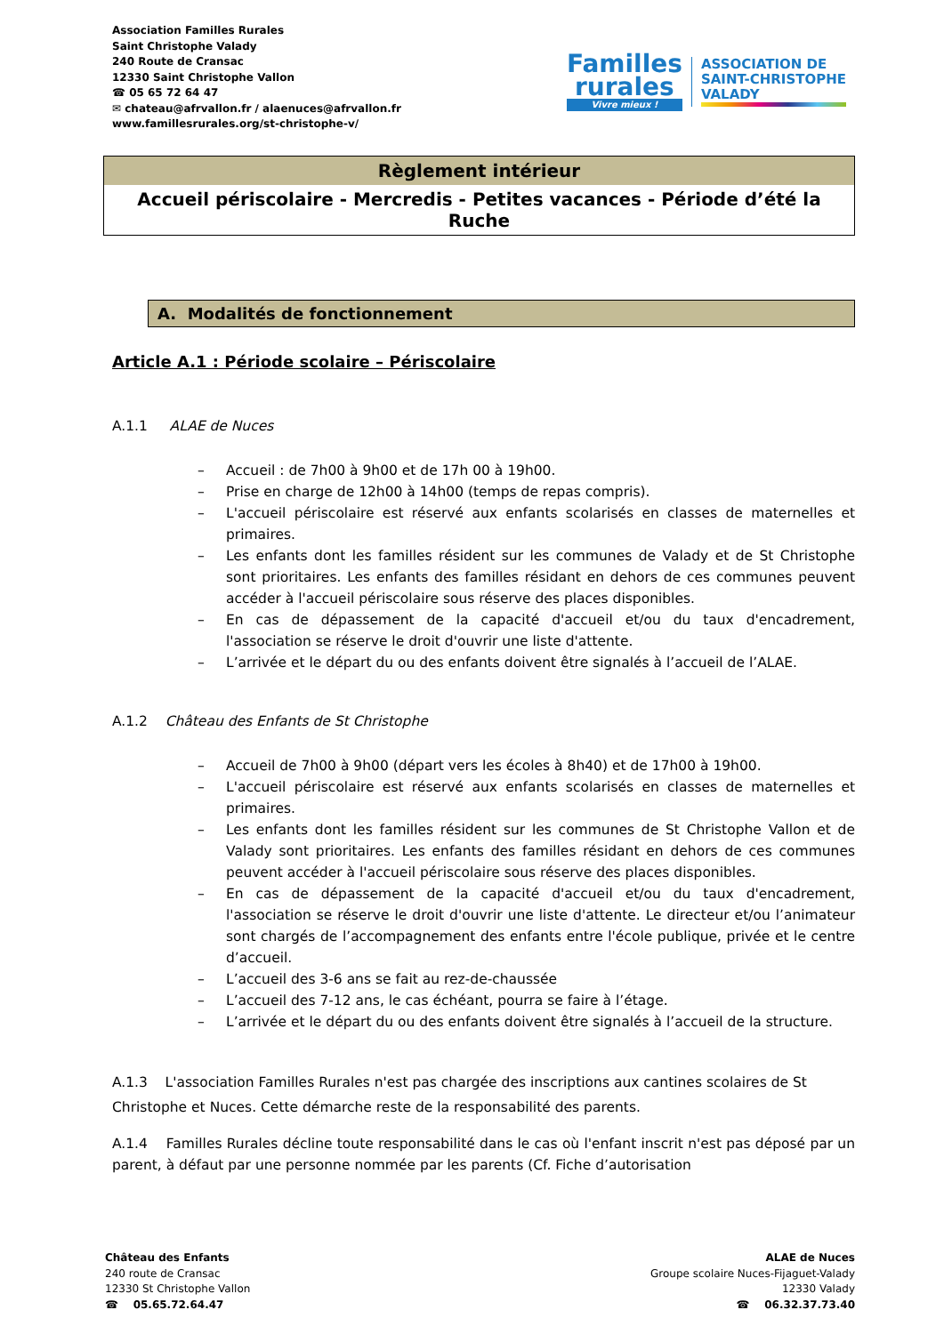Association Familles Rurales
Saint Christophe Valady
240 Route de Cransac
12330 Saint Christophe Vallon
☎ 05 65 72 64 47
✉ chateau@afrvallon.fr / alaenuces@afrvallon.fr
www.famillesrurales.org/st-christophe-v/
Familles
rurales
Vivre mieux !
ASSOCIATION DE
SAINT-CHRISTOPHE
VALADY
Règlement intérieur
Accueil périscolaire - Mercredis - Petites vacances - Période d’été la Ruche
A. Modalités de fonctionnement
Article A.1 : Période scolaire – Périscolaire
A.1.1 ALAE de Nuces
– Accueil : de 7h00 à 9h00 et de 17h 00 à 19h00.
– Prise en charge de 12h00 à 14h00 (temps de repas compris).
– L'accueil périscolaire est réservé aux enfants scolarisés en classes de maternelles et primaires.
– Les enfants dont les familles résident sur les communes de Valady et de St Christophe sont prioritaires. Les enfants des familles résidant en dehors de ces communes peuvent accéder à l'accueil périscolaire sous réserve des places disponibles.
– En cas de dépassement de la capacité d'accueil et/ou du taux d'encadrement, l'association se réserve le droit d'ouvrir une liste d'attente.
– L’arrivée et le départ du ou des enfants doivent être signalés à l’accueil de l’ALAE.
A.1.2 Château des Enfants de St Christophe
– Accueil de 7h00 à 9h00 (départ vers les écoles à 8h40) et de 17h00 à 19h00.
– L'accueil périscolaire est réservé aux enfants scolarisés en classes de maternelles et primaires.
– Les enfants dont les familles résident sur les communes de St Christophe Vallon et de Valady sont prioritaires. Les enfants des familles résidant en dehors de ces communes peuvent accéder à l'accueil périscolaire sous réserve des places disponibles.
– En cas de dépassement de la capacité d'accueil et/ou du taux d'encadrement, l'association se réserve le droit d'ouvrir une liste d'attente. Le directeur et/ou l’animateur sont chargés de l’accompagnement des enfants entre l'école publique, privée et le centre d’accueil.
– L’accueil des 3-6 ans se fait au rez-de-chaussée
– L’accueil des 7-12 ans, le cas échéant, pourra se faire à l’étage.
– L’arrivée et le départ du ou des enfants doivent être signalés à l’accueil de la structure.
A.1.3 L'association Familles Rurales n'est pas chargée des inscriptions aux cantines scolaires de St Christophe et Nuces. Cette démarche reste de la responsabilité des parents.
A.1.4 Familles Rurales décline toute responsabilité dans le cas où l'enfant inscrit n'est pas déposé par un parent, à défaut par une personne nommée par les parents (Cf. Fiche d’autorisation
Château des Enfants
240 route de Cransac
12330 St Christophe Vallon
☎ 05.65.72.64.47
ALAE de Nuces
Groupe scolaire Nuces-Fijaguet-Valady
12330 Valady
☎ 06.32.37.73.40